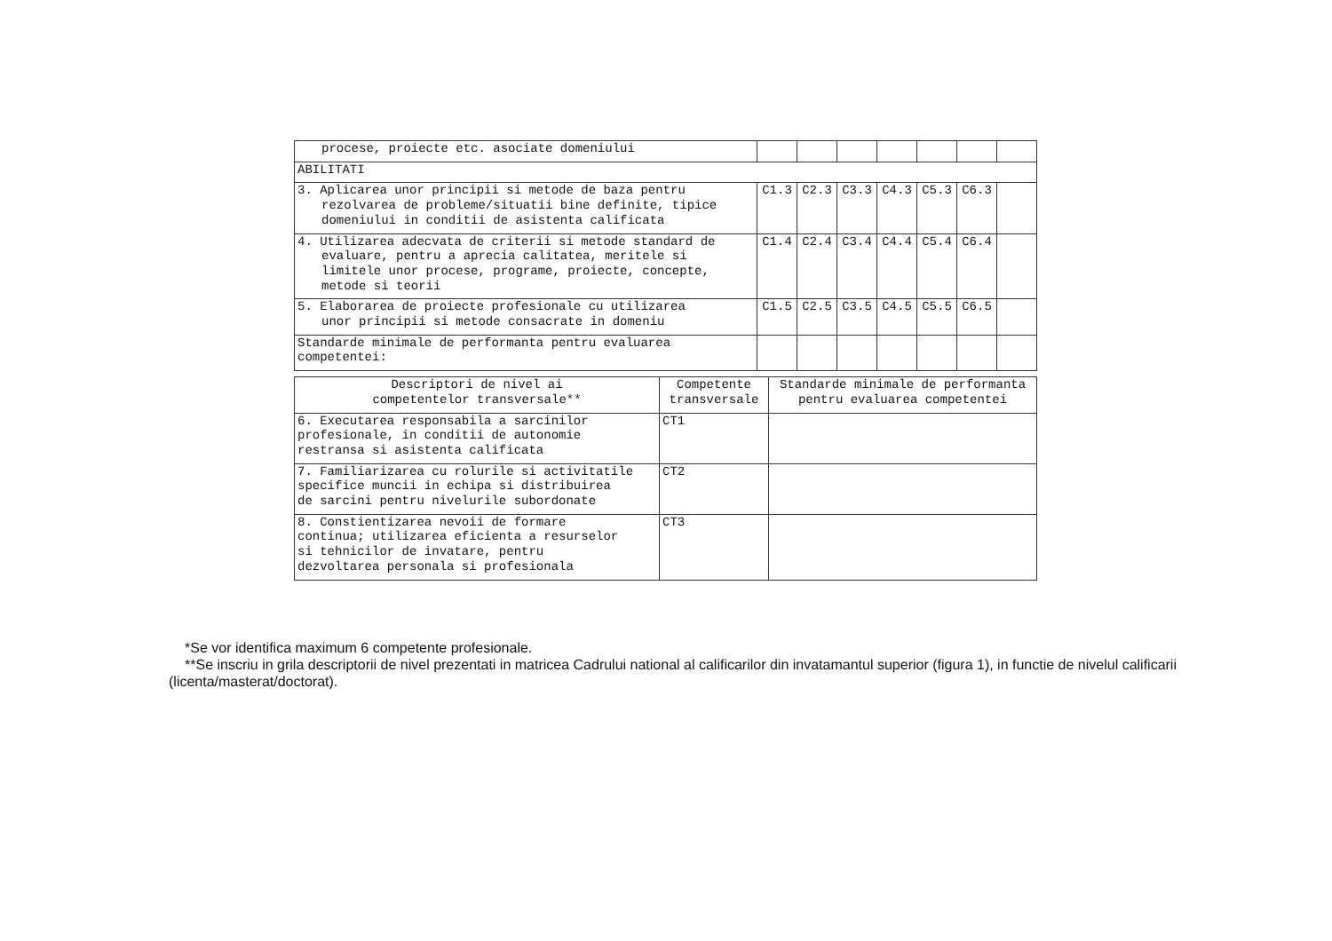| procese, proiecte etc. asociate domeniului | | | | | | | |
| ABILITATI | | | | | | | |
| 3. Aplicarea unor principii si metode de baza pentru rezolvarea de probleme/situatii bine definite, tipice domeniului in conditii de asistenta calificata | C1.3 | C2.3 | C3.3 | C4.3 | C5.3 | C6.3 | |
| 4. Utilizarea adecvata de criterii si metode standard de evaluare, pentru a aprecia calitatea, meritele si limitele unor procese, programe, proiecte, concepte, metode si teorii | C1.4 | C2.4 | C3.4 | C4.4 | C5.4 | C6.4 | |
| 5. Elaborarea de proiecte profesionale cu utilizarea unor principii si metode consacrate in domeniu | C1.5 | C2.5 | C3.5 | C4.5 | C5.5 | C6.5 | |
| Standarde minimale de performanta pentru evaluarea competentei: | | | | | | | |
| Descriptori de nivel ai competentelor transversale** | Competente transversale | Standarde minimale de performanta pentru evaluarea competentei |
| --- | --- | --- |
| 6. Executarea responsabila a sarcinilor profesionale, in conditii de autonomie restransa si asistenta calificata | CT1 | |
| 7. Familiarizarea cu rolurile si activitatile specifice muncii in echipa si distribuirea de sarcini pentru nivelurile subordonate | CT2 | |
| 8. Constientizarea nevoii de formare continua; utilizarea eficienta a resurselor si tehnicilor de invatare, pentru dezvoltarea personala si profesionala | CT3 | |
*Se vor identifica maximum 6 competente profesionale.
**Se inscriu in grila descriptorii de nivel prezentati in matricea Cadrului national al calificarilor din invatamantul superior (figura 1), in functie de nivelul calificarii (licenta/masterat/doctorat).